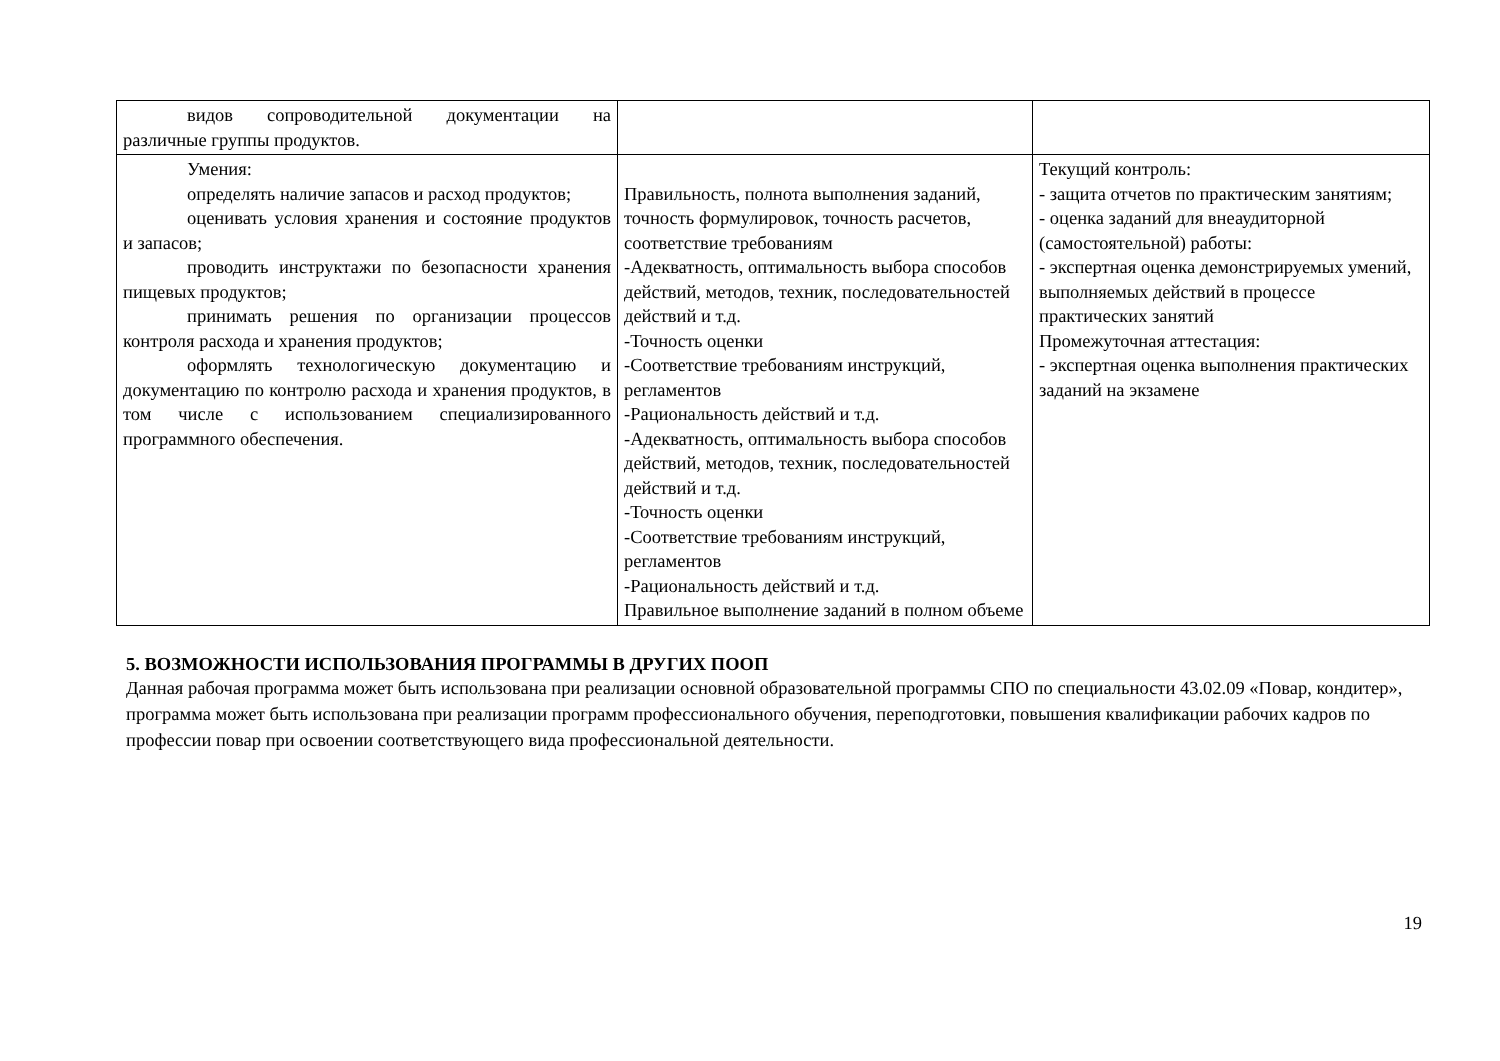| видов сопроводительной документации на различные группы продуктов. | | |
| Умения: определять наличие запасов и расход продуктов; оценивать условия хранения и состояние продуктов и запасов; проводить инструктажи по безопасности хранения пищевых продуктов; принимать решения по организации процессов контроля расхода и хранения продуктов; оформлять технологическую документацию и документацию по контролю расхода и хранения продуктов, в том числе с использованием специализированного программного обеспечения. | Правильность, полнота выполнения заданий, точность формулировок, точность расчетов, соответствие требованиям -Адекватность, оптимальность выбора способов действий, методов, техник, последовательностей действий и т.д. -Точность оценки -Соответствие требованиям инструкций, регламентов -Рациональность действий и т.д. -Адекватность, оптимальность выбора способов действий, методов, техник, последовательностей действий и т.д. -Точность оценки -Соответствие требованиям инструкций, регламентов -Рациональность действий и т.д. Правильное выполнение заданий в полном объеме | Текущий контроль: - защита отчетов по практическим занятиям; - оценка заданий для внеаудиторной (самостоятельной) работы: - экспертная оценка демонстрируемых умений, выполняемых действий в процессе практических занятий Промежуточная аттестация: - экспертная оценка выполнения практических заданий на экзамене |
5. ВОЗМОЖНОСТИ ИСПОЛЬЗОВАНИЯ ПРОГРАММЫ В ДРУГИХ ПООП
Данная рабочая программа может быть использована при реализации основной образовательной программы СПО по специальности 43.02.09 «Повар, кондитер», программа может быть использована при реализации программ профессионального обучения, переподготовки, повышения квалификации рабочих кадров по профессии повар при освоении соответствующего вида профессиональной деятельности.
19